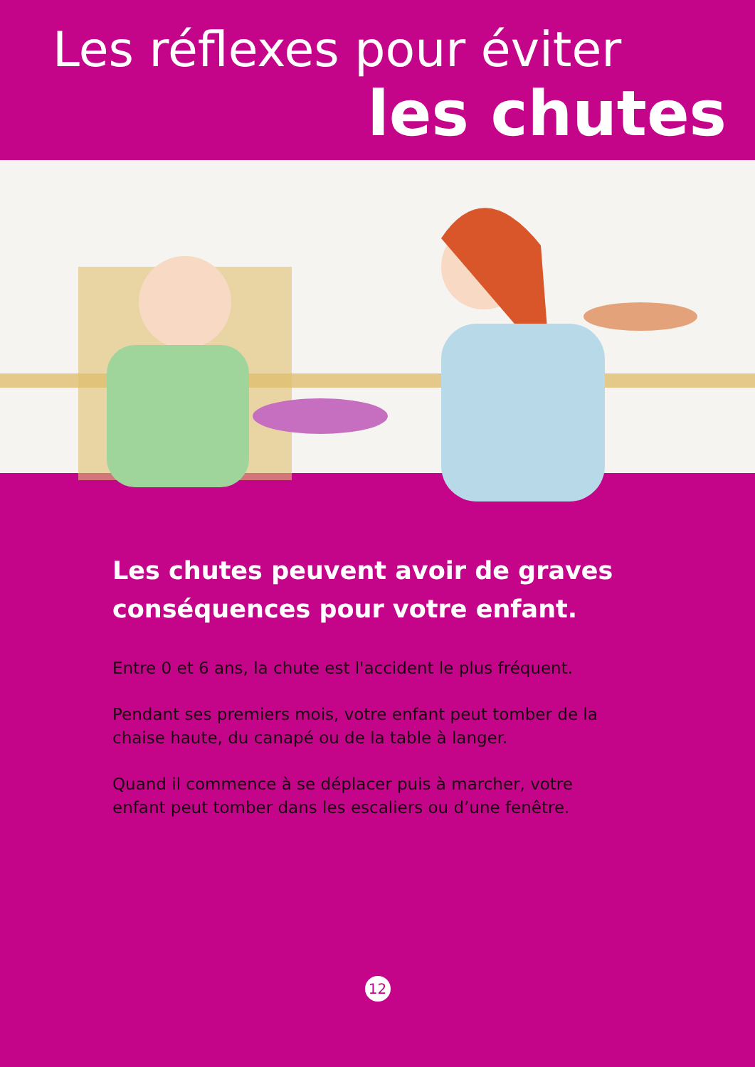Les réflexes pour éviter
les chutes
Les chutes peuvent avoir de graves conséquences pour votre enfant.
Entre 0 et 6 ans, la chute est l'accident le plus fréquent.
Pendant ses premiers mois, votre enfant peut tomber de la chaise haute, du canapé ou de la table à langer.
Quand il commence à se déplacer puis à marcher, votre enfant peut tomber dans les escaliers ou d’une fenêtre.
12